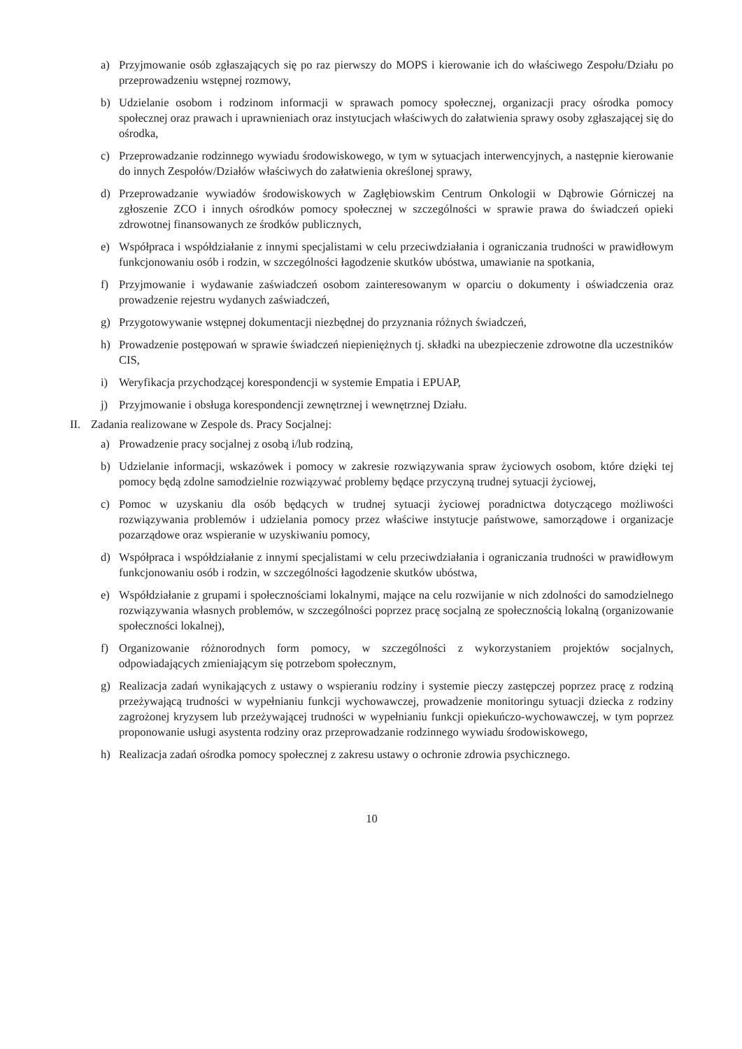a) Przyjmowanie osób zgłaszających się po raz pierwszy do MOPS i kierowanie ich do właściwego Zespołu/Działu po przeprowadzeniu wstępnej rozmowy,
b) Udzielanie osobom i rodzinom informacji w sprawach pomocy społecznej, organizacji pracy ośrodka pomocy społecznej oraz prawach i uprawnieniach oraz instytucjach właściwych do załatwienia sprawy osoby zgłaszającej się do ośrodka,
c) Przeprowadzanie rodzinnego wywiadu środowiskowego, w tym w sytuacjach interwencyjnych, a następnie kierowanie do innych Zespołów/Działów właściwych do załatwienia określonej sprawy,
d) Przeprowadzanie wywiadów środowiskowych w Zagłębiowskim Centrum Onkologii w Dąbrowie Górniczej na zgłoszenie ZCO i innych ośrodków pomocy społecznej w szczególności w sprawie prawa do świadczeń opieki zdrowotnej finansowanych ze środków publicznych,
e) Współpraca i współdziałanie z innymi specjalistami w celu przeciwdziałania i ograniczania trudności w prawidłowym funkcjonowaniu osób i rodzin, w szczególności łagodzenie skutków ubóstwa, umawianie na spotkania,
f) Przyjmowanie i wydawanie zaświadczeń osobom zainteresowanym w oparciu o dokumenty i oświadczenia oraz prowadzenie rejestru wydanych zaświadczeń,
g) Przygotowywanie wstępnej dokumentacji niezbędnej do przyznania różnych świadczeń,
h) Prowadzenie postępowań w sprawie świadczeń niepieniężnych tj. składki na ubezpieczenie zdrowotne dla uczestników CIS,
i) Weryfikacja przychodzącej korespondencji w systemie Empatia i EPUAP,
j) Przyjmowanie i obsługa korespondencji zewnętrznej i wewnętrznej Działu.
II. Zadania realizowane w Zespole ds. Pracy Socjalnej:
a) Prowadzenie pracy socjalnej z osobą i/lub rodziną,
b) Udzielanie informacji, wskazówek i pomocy w zakresie rozwiązywania spraw życiowych osobom, które dzięki tej pomocy będą zdolne samodzielnie rozwiązywać problemy będące przyczyną trudnej sytuacji życiowej,
c) Pomoc w uzyskaniu dla osób będących w trudnej sytuacji życiowej poradnictwa dotyczącego możliwości rozwiązywania problemów i udzielania pomocy przez właściwe instytucje państwowe, samorządowe i organizacje pozarządowe oraz wspieranie w uzyskiwaniu pomocy,
d) Współpraca i współdziałanie z innymi specjalistami w celu przeciwdziałania i ograniczania trudności w prawidłowym funkcjonowaniu osób i rodzin, w szczególności łagodzenie skutków ubóstwa,
e) Współdziałanie z grupami i społecznościami lokalnymi, mające na celu rozwijanie w nich zdolności do samodzielnego rozwiązywania własnych problemów, w szczególności poprzez pracę socjalną ze społecznością lokalną (organizowanie społeczności lokalnej),
f) Organizowanie różnorodnych form pomocy, w szczególności z wykorzystaniem projektów socjalnych, odpowiadających zmieniającym się potrzebom społecznym,
g) Realizacja zadań wynikających z ustawy o wspieraniu rodziny i systemie pieczy zastępczej poprzez pracę z rodziną przeżywającą trudności w wypełnianiu funkcji wychowawczej, prowadzenie monitoringu sytuacji dziecka z rodziny zagrożonej kryzysem lub przeżywającej trudności w wypełnianiu funkcji opiekuńczo-wychowawczej, w tym poprzez proponowanie usługi asystenta rodziny oraz przeprowadzanie rodzinnego wywiadu środowiskowego,
h) Realizacja zadań ośrodka pomocy społecznej z zakresu ustawy o ochronie zdrowia psychicznego.
10